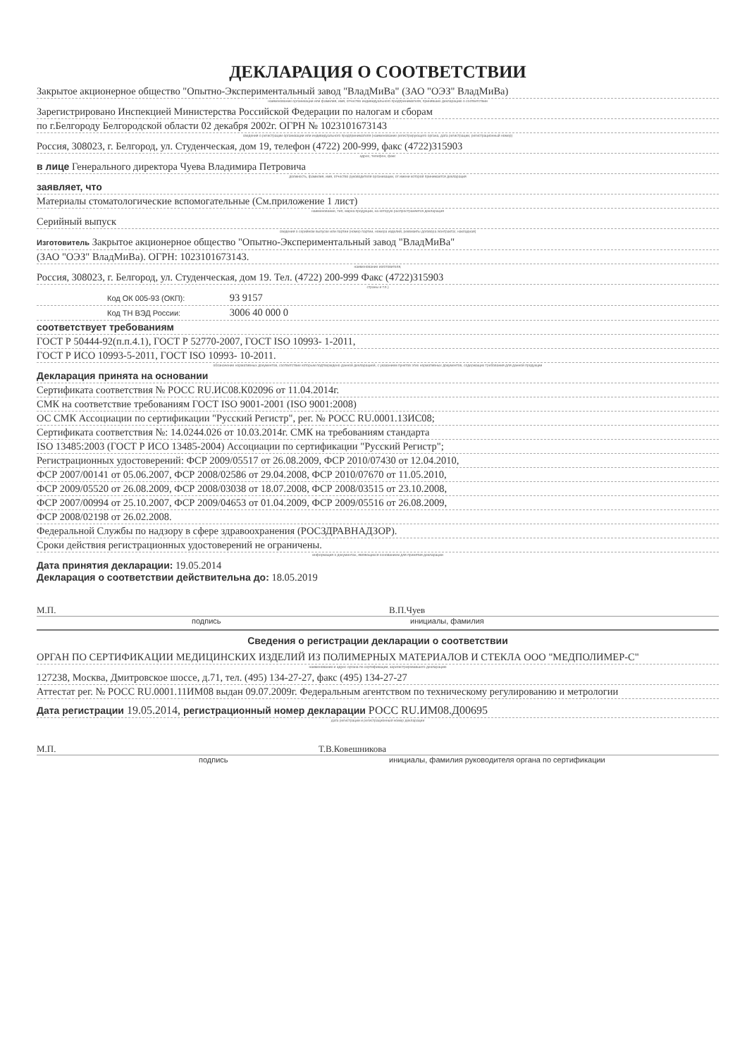ДЕКЛАРАЦИЯ О СООТВЕТСТВИИ
Закрытое акционерное общество "Опытно-Экспериментальный завод "ВладМиВа" (ЗАО "ОЭЗ" ВладМиВа)
наименование организации или фамилия, имя, отчество индивидуального предпринимателя, принявших декларацию о соответствии
Зарегистрировано Инспекцией Министерства Российской Федерации по налогам и сборам
по г.Белгороду Белгородской области 02 декабря 2002г. ОГРН № 1023101673143
сведения о регистрации организации или индивидуального предпринимателя (наименование регистрирующего органа, дата регистрации, регистрационный номер)
Россия, 308023, г. Белгород, ул. Студенческая, дом 19, телефон (4722) 200-999, факс (4722)315903
адрес, телефон, факс
в лице Генерального директора Чуева Владимира Петровича
должность, фамилия, имя, отчество руководителя организации, от имени которой принимается декларация
заявляет, что
Материалы стоматологические вспомогательные (См.приложение 1 лист)
наименование, тип, марка продукции, на которую распространяется декларация
Серийный выпуск
сведения о серийном выпуске или партии (номер партии, номера изделий, реквизиты договора /контракта/, накладная)
Изготовитель Закрытое акционерное общество "Опытно-Экспериментальный завод "ВладМиВа"
(ЗАО "ОЭЗ" ВладМиВа). ОГРН: 1023101673143.
наименование изготовителя,
Россия, 308023, г. Белгород, ул. Студенческая, дом 19. Тел. (4722) 200-999 Факс (4722)315903
страны и т.п.)
Код ОК 005-93 (ОКП): 93 9157
Код ТН ВЭД России: 3006 40 000 0
соответствует требованиям
ГОСТ Р 50444-92(п.п.4.1), ГОСТ Р 52770-2007, ГОСТ ISO 10993- 1-2011,
ГОСТ Р ИСО 10993-5-2011, ГОСТ ISO 10993- 10-2011.
обозначение нормативных документов, соответствие которым подтверждено данной декларацией, с указанием пунктов этих нормативных документов, содержащих требования для данной продукции
Декларация принята на основании
Сертификата соответствия № РОСС RU.ИС08.К02096 от 11.04.2014г.
СМК на соответствие требованиям ГОСТ ISO 9001-2001 (ISO 9001:2008)
ОС СМК Ассоциации по сертификации "Русский Регистр", рег. № РОСС RU.0001.13ИС08;
Сертификата соответствия №: 14.0244.026 от 10.03.2014г. СМК на требованиям стандарта
ISO 13485:2003 (ГОСТ Р ИСО 13485-2004) Ассоциации по сертификации "Русский Регистр";
Регистрационных удостоверений: ФСР 2009/05517 от 26.08.2009, ФСР 2010/07430 от 12.04.2010,
ФСР 2007/00141 от 05.06.2007, ФСР 2008/02586 от 29.04.2008, ФСР 2010/07670 от 11.05.2010,
ФСР 2009/05520 от 26.08.2009, ФСР 2008/03038 от 18.07.2008, ФСР 2008/03515 от 23.10.2008,
ФСР 2007/00994 от 25.10.2007, ФСР 2009/04653 от 01.04.2009, ФСР 2009/05516 от 26.08.2009,
ФСР 2008/02198 от 26.02.2008.
Федеральной Службы по надзору в сфере здравоохранения (РОСЗДРАВНАДЗОР).
Сроки действия регистрационных удостоверений не ограничены.
информация о документах, являющихся основанием для принятия декларации
Дата принятия декларации: 19.05.2014
Декларация о соответствии действительна до: 18.05.2019
М.П. В.П.Чуев
подпись инициалы, фамилия
Сведения о регистрации декларации о соответствии
ОРГАН ПО СЕРТИФИКАЦИИ МЕДИЦИНСКИХ ИЗДЕЛИЙ ИЗ ПОЛИМЕРНЫХ МАТЕРИАЛОВ И СТЕКЛА ООО "МЕДПОЛИМЕР-С"
наименование и адрес органа по сертификации, зарегистрировавшего декларацию
127238, Москва, Дмитровское шоссе, д.71, тел. (495) 134-27-27, факс (495) 134-27-27
Аттестат рег. № РОСС RU.0001.11ИМ08 выдан 09.07.2009г. Федеральным агентством по техническому регулированию и метрологии
Дата регистрации 19.05.2014, регистрационный номер декларации РОСС RU.ИМ08.Д00695
дата регистрации и регистрационный номер декларации
М.П. Т.В.Ковешникова
подпись инициалы, фамилия руководителя органа по сертификации